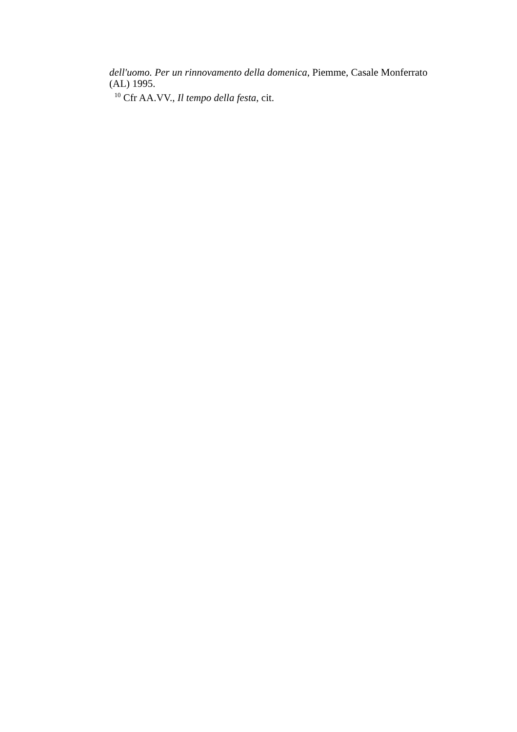dell'uomo. Per un rinnovamento della domenica, Piemme, Casale Monferrato (AL) 1995.
<sup>10</sup> Cfr AA.VV., Il tempo della festa, cit.